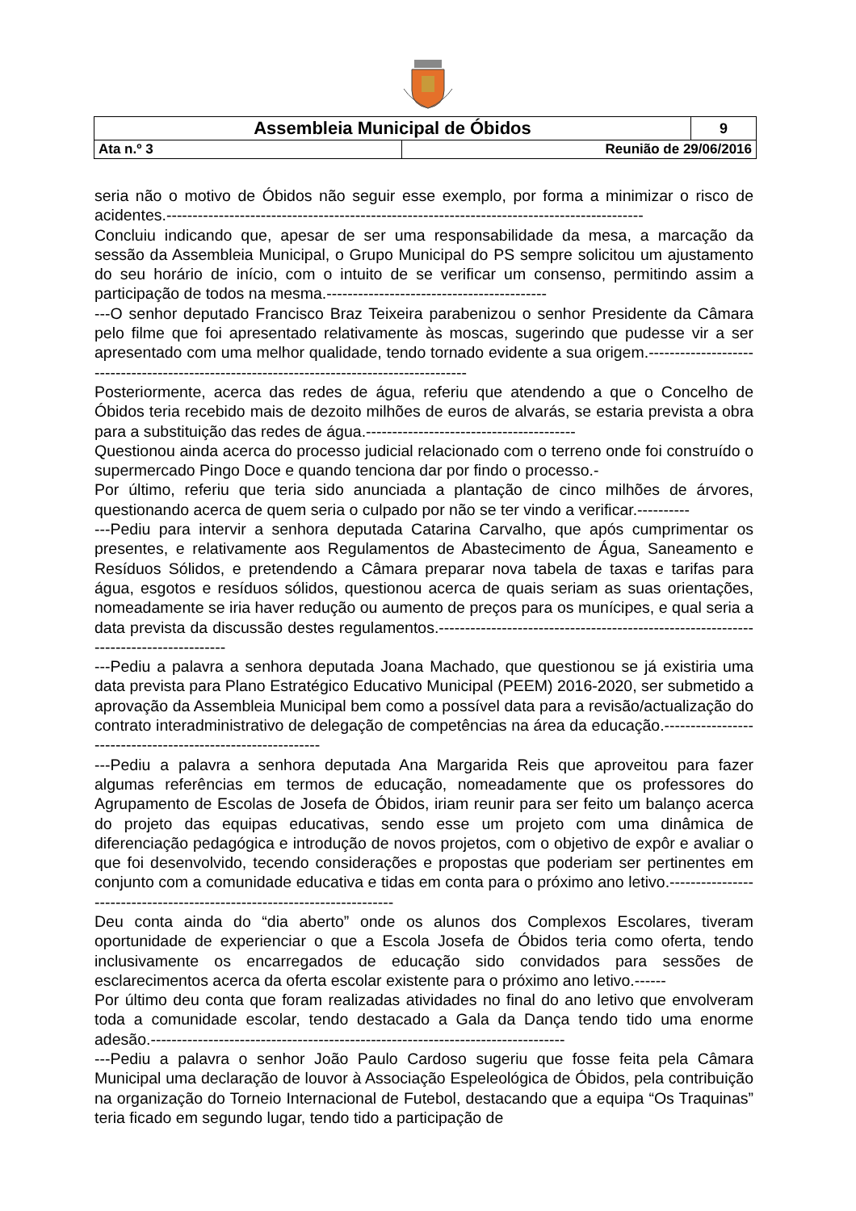| Assembleia Municipal de Óbidos | | 9 |
| Ata n.º 3 | Reunião de 29/06/2016 | |
seria não o motivo de Óbidos não seguir esse exemplo, por forma a minimizar o risco de acidentes.-------------------------------------------------------------------------------------------
Concluiu indicando que, apesar de ser uma responsabilidade da mesa, a marcação da sessão da Assembleia Municipal, o Grupo Municipal do PS sempre solicitou um ajustamento do seu horário de início, com o intuito de se verificar um consenso, permitindo assim a participação de todos na mesma.------------------------------------------
---O senhor deputado Francisco Braz Teixeira parabenizou o senhor Presidente da Câmara pelo filme que foi apresentado relativamente às moscas, sugerindo que pudesse vir a ser apresentado com uma melhor qualidade, tendo tornado evidente a sua origem.-------------------------------------------------------------------------------------------
Posteriormente, acerca das redes de água, referiu que atendendo a que o Concelho de Óbidos teria recebido mais de dezoito milhões de euros de alvarás, se estaria prevista a obra para a substituição das redes de água.----------------------------------------
Questionou ainda acerca do processo judicial relacionado com o terreno onde foi construído o supermercado Pingo Doce e quando tenciona dar por findo o processo.-
Por último, referiu que teria sido anunciada a plantação de cinco milhões de árvores, questionando acerca de quem seria o culpado por não se ter vindo a verificar.----------
---Pediu para intervir a senhora deputada Catarina Carvalho, que após cumprimentar os presentes, e relativamente aos Regulamentos de Abastecimento de Água, Saneamento e Resíduos Sólidos, e pretendendo a Câmara preparar nova tabela de taxas e tarifas para água, esgotos e resíduos sólidos, questionou acerca de quais seriam as suas orientações, nomeadamente se iria haver redução ou aumento de preços para os munícipes, e qual seria a data prevista da discussão destes regulamentos.-------------------------------------------------------------------------------------
---Pediu a palavra a senhora deputada Joana Machado, que questionou se já existiria uma data prevista para Plano Estratégico Educativo Municipal (PEEM) 2016-2020, ser submetido a aprovação da Assembleia Municipal bem como a possível data para a revisão/actualização do contrato interadministrativo de delegação de competências na área da educação.------------------------------------------------------------
---Pediu a palavra a senhora deputada Ana Margarida Reis que aproveitou para fazer algumas referências em termos de educação, nomeadamente que os professores do Agrupamento de Escolas de Josefa de Óbidos, iriam reunir para ser feito um balanço acerca do projeto das equipas educativas, sendo esse um projeto com uma dinâmica de diferenciação pedagógica e introdução de novos projetos, com o objetivo de expôr e avaliar o que foi desenvolvido, tecendo considerações e propostas que poderiam ser pertinentes em conjunto com a comunidade educativa e tidas em conta para o próximo ano letivo.-------------------------------------------------------------------------
Deu conta ainda do “dia aberto” onde os alunos dos Complexos Escolares, tiveram oportunidade de experienciar o que a Escola Josefa de Óbidos teria como oferta, tendo inclusivamente os encarregados de educação sido convidados para sessões de esclarecimentos acerca da oferta escolar existente para o próximo ano letivo.------
Por último deu conta que foram realizadas atividades no final do ano letivo que envolveram toda a comunidade escolar, tendo destacado a Gala da Dança tendo tido uma enorme adesão.-------------------------------------------------------------------------------
---Pediu a palavra o senhor João Paulo Cardoso sugeriu que fosse feita pela Câmara Municipal uma declaração de louvor à Associação Espeleológica de Óbidos, pela contribuição na organização do Torneio Internacional de Futebol, destacando que a equipa “Os Traquinas” teria ficado em segundo lugar, tendo tido a participação de